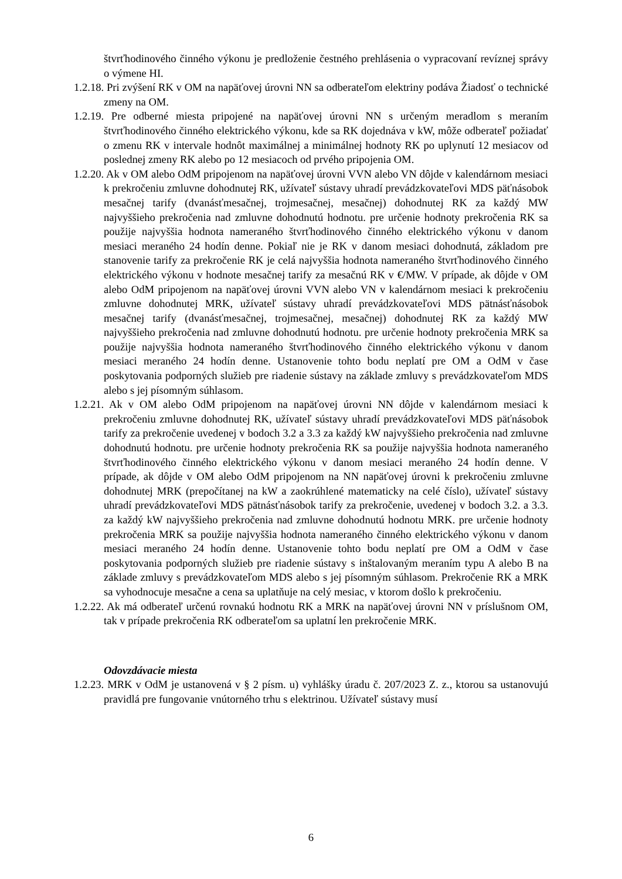štvrťhodinového činného výkonu je predloženie čestného prehlásenia o vypracovaní revíznej správy o výmene HI.
1.2.18. Pri zvýšení RK v OM na napäťovej úrovni NN sa odberateľom elektriny podáva Žiadosť o technické zmeny na OM.
1.2.19. Pre odberné miesta pripojené na napäťovej úrovni NN s určeným meradlom s meraním štvrťhodinového činného elektrického výkonu, kde sa RK dojednáva v kW, môže odberateľ požiadať o zmenu RK v intervale hodnôt maximálnej a minimálnej hodnoty RK po uplynutí 12 mesiacov od poslednej zmeny RK alebo po 12 mesiacoch od prvého pripojenia OM.
1.2.20. Ak v OM alebo OdM pripojenom na napäťovej úrovni VVN alebo VN dôjde v kalendárnom mesiaci k prekročeniu zmluvne dohodnutej RK, užívateľ sústavy uhradí prevádzkovateľovi MDS päťnásobok mesačnej tarify (dvanásťmesačnej, trojmesačnej, mesačnej) dohodnutej RK za každý MW najvyššieho prekročenia nad zmluvne dohodnutú hodnotu. pre určenie hodnoty prekročenia RK sa použije najvyššia hodnota nameraného štvrťhodinového činného elektrického výkonu v danom mesiaci meraného 24 hodín denne. Pokiaľ nie je RK v danom mesiaci dohodnutá, základom pre stanovenie tarify za prekročenie RK je celá najvyššia hodnota nameraného štvrťhodinového činného elektrického výkonu v hodnote mesačnej tarify za mesačnú RK v €/MW. V prípade, ak dôjde v OM alebo OdM pripojenom na napäťovej úrovni VVN alebo VN v kalendárnom mesiaci k prekročeniu zmluvne dohodnutej MRK, užívateľ sústavy uhradí prevádzkovateľovi MDS pätnásťnásobok mesačnej tarify (dvanásťmesačnej, trojmesačnej, mesačnej) dohodnutej RK za každý MW najvyššieho prekročenia nad zmluvne dohodnutú hodnotu. pre určenie hodnoty prekročenia MRK sa použije najvyššia hodnota nameraného štvrťhodinového činného elektrického výkonu v danom mesiaci meraného 24 hodín denne. Ustanovenie tohto bodu neplatí pre OM a OdM v čase poskytovania podporných služieb pre riadenie sústavy na základe zmluvy s prevádzkovateľom MDS alebo s jej písomným súhlasom.
1.2.21. Ak v OM alebo OdM pripojenom na napäťovej úrovni NN dôjde v kalendárnom mesiaci k prekročeniu zmluvne dohodnutej RK, užívateľ sústavy uhradí prevádzkovateľovi MDS päťnásobok tarify za prekročenie uvedenej v bodoch 3.2 a 3.3 za každý kW najvyššieho prekročenia nad zmluvne dohodnutú hodnotu. pre určenie hodnoty prekročenia RK sa použije najvyššia hodnota nameraného štvrťhodinového činného elektrického výkonu v danom mesiaci meraného 24 hodín denne. V prípade, ak dôjde v OM alebo OdM pripojenom na NN napäťovej úrovni k prekročeniu zmluvne dohodnutej MRK (prepočítanej na kW a zaokrúhlené matematicky na celé číslo), užívateľ sústavy uhradí prevádzkovateľovi MDS pätnásťnásobok tarify za prekročenie, uvedenej v bodoch 3.2. a 3.3. za každý kW najvyššieho prekročenia nad zmluvne dohodnutú hodnotu MRK. pre určenie hodnoty prekročenia MRK sa použije najvyššia hodnota nameraného činného elektrického výkonu v danom mesiaci meraného 24 hodín denne. Ustanovenie tohto bodu neplatí pre OM a OdM v čase poskytovania podporných služieb pre riadenie sústavy s inštalovaným meraním typu A alebo B na základe zmluvy s prevádzkovateľom MDS alebo s jej písomným súhlasom. Prekročenie RK a MRK sa vyhodnocuje mesačne a cena sa uplatňuje na celý mesiac, v ktorom došlo k prekročeniu.
1.2.22. Ak má odberateľ určenú rovnakú hodnotu RK a MRK na napäťovej úrovni NN v príslušnom OM, tak v prípade prekročenia RK odberateľom sa uplatní len prekročenie MRK.
Odovzdávacie miesta
1.2.23. MRK v OdM je ustanovená v § 2 písm. u) vyhlášky úradu č. 207/2023 Z. z., ktorou sa ustanovujú pravidlá pre fungovanie vnútorného trhu s elektrinou. Užívateľ sústavy musí
6